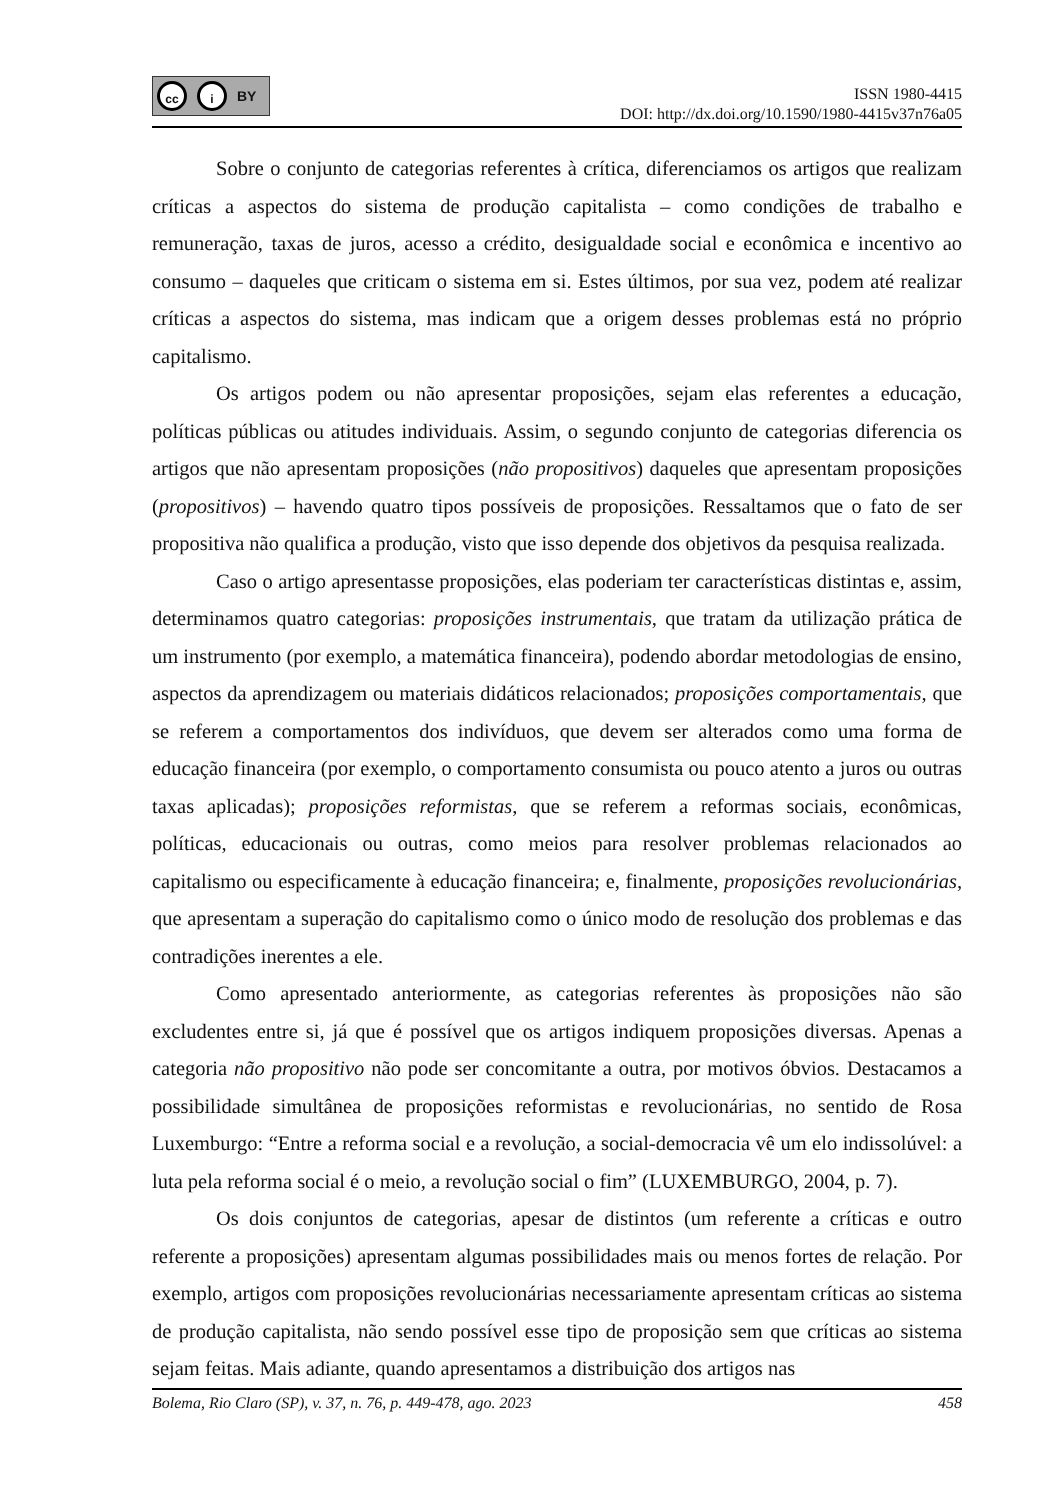cc i BY
ISSN 1980-4415
DOI: http://dx.doi.org/10.1590/1980-4415v37n76a05
Sobre o conjunto de categorias referentes à crítica, diferenciamos os artigos que realizam críticas a aspectos do sistema de produção capitalista – como condições de trabalho e remuneração, taxas de juros, acesso a crédito, desigualdade social e econômica e incentivo ao consumo – daqueles que criticam o sistema em si. Estes últimos, por sua vez, podem até realizar críticas a aspectos do sistema, mas indicam que a origem desses problemas está no próprio capitalismo.
Os artigos podem ou não apresentar proposições, sejam elas referentes a educação, políticas públicas ou atitudes individuais. Assim, o segundo conjunto de categorias diferencia os artigos que não apresentam proposições (não propositivos) daqueles que apresentam proposições (propositivos) – havendo quatro tipos possíveis de proposições. Ressaltamos que o fato de ser propositiva não qualifica a produção, visto que isso depende dos objetivos da pesquisa realizada.
Caso o artigo apresentasse proposições, elas poderiam ter características distintas e, assim, determinamos quatro categorias: proposições instrumentais, que tratam da utilização prática de um instrumento (por exemplo, a matemática financeira), podendo abordar metodologias de ensino, aspectos da aprendizagem ou materiais didáticos relacionados; proposições comportamentais, que se referem a comportamentos dos indivíduos, que devem ser alterados como uma forma de educação financeira (por exemplo, o comportamento consumista ou pouco atento a juros ou outras taxas aplicadas); proposições reformistas, que se referem a reformas sociais, econômicas, políticas, educacionais ou outras, como meios para resolver problemas relacionados ao capitalismo ou especificamente à educação financeira; e, finalmente, proposições revolucionárias, que apresentam a superação do capitalismo como o único modo de resolução dos problemas e das contradições inerentes a ele.
Como apresentado anteriormente, as categorias referentes às proposições não são excludentes entre si, já que é possível que os artigos indiquem proposições diversas. Apenas a categoria não propositivo não pode ser concomitante a outra, por motivos óbvios. Destacamos a possibilidade simultânea de proposições reformistas e revolucionárias, no sentido de Rosa Luxemburgo: “Entre a reforma social e a revolução, a social-democracia vê um elo indissolúvel: a luta pela reforma social é o meio, a revolução social o fim” (LUXEMBURGO, 2004, p. 7).
Os dois conjuntos de categorias, apesar de distintos (um referente a críticas e outro referente a proposições) apresentam algumas possibilidades mais ou menos fortes de relação. Por exemplo, artigos com proposições revolucionárias necessariamente apresentam críticas ao sistema de produção capitalista, não sendo possível esse tipo de proposição sem que críticas ao sistema sejam feitas. Mais adiante, quando apresentamos a distribuição dos artigos nas
Bolema, Rio Claro (SP), v. 37, n. 76, p. 449-478, ago. 2023 458